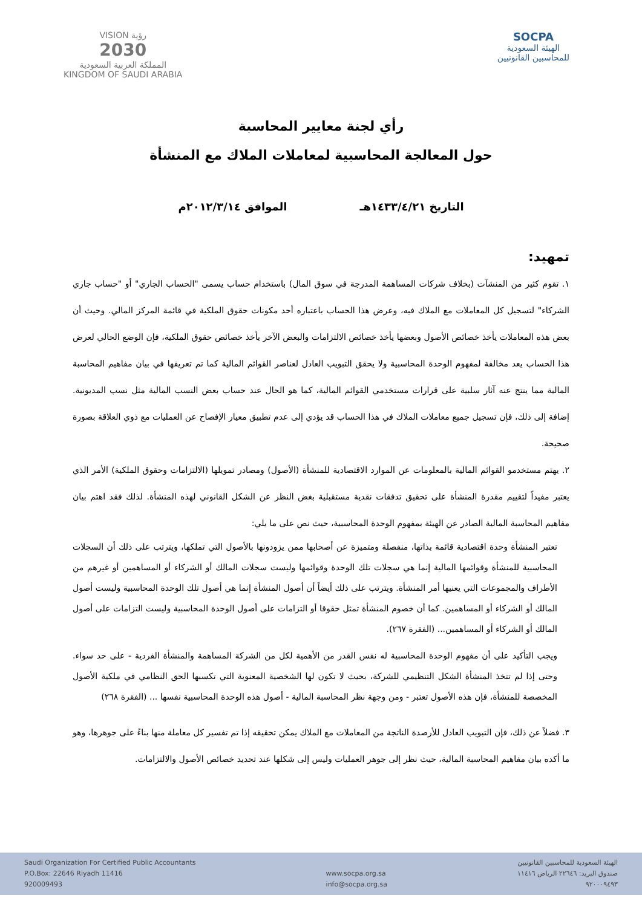VISION رؤية
2030
المملكة العربية السعودية
KINGDOM OF SAUDI ARABIA
SOCPA
الهيئة السعودية
للمحاسبين القانونيين
رأي لجنة معايير المحاسبة
حول المعالجة المحاسبية لمعاملات الملاك مع المنشأة
التاريخ ١٤٣٣/٤/٢١هـ الموافق ٢٠١٢/٣/١٤م
تمهيد:
١. تقوم كثير من المنشآت (بخلاف شركات المساهمة المدرجة في سوق المال) باستخدام حساب يسمى "الحساب الجاري" أو "حساب جاري الشركاء" لتسجيل كل المعاملات مع الملاك فيه، وعرض هذا الحساب باعتباره أحد مكونات حقوق الملكية في قائمة المركز المالي. وحيث أن بعض هذه المعاملات يأخذ خصائص الأصول وبعضها يأخذ خصائص الالتزامات والبعض الآخر يأخذ خصائص حقوق الملكية، فإن الوضع الحالي لعرض هذا الحساب يعد مخالفة لمفهوم الوحدة المحاسبية ولا يحقق التبويب العادل لعناصر القوائم المالية كما تم تعريفها في بيان مفاهيم المحاسبة المالية مما ينتج عنه آثار سلبية على قرارات مستخدمي القوائم المالية، كما هو الحال عند حساب بعض النسب المالية مثل نسب المديونية. إضافة إلى ذلك، فإن تسجيل جميع معاملات الملاك في هذا الحساب قد يؤدي إلى عدم تطبيق معيار الإفصاح عن العمليات مع ذوي العلاقة بصورة صحيحة.
٢. يهتم مستخدمو القوائم المالية بالمعلومات عن الموارد الاقتصادية للمنشأة (الأصول) ومصادر تمويلها (الالتزامات وحقوق الملكية) الأمر الذي يعتبر مفيداً لتقييم مقدرة المنشأة على تحقيق تدفقات نقدية مستقبلية بغض النظر عن الشكل القانوني لهذه المنشأة. لذلك فقد اهتم بيان مفاهيم المحاسبة المالية الصادر عن الهيئة بمفهوم الوحدة المحاسبية، حيث نص على ما يلي:
تعتبر المنشأة وحدة اقتصادية قائمة بذاتها، منفصلة ومتميزة عن أصحابها ممن يزودونها بالأصول التي تملكها، ويترتب على ذلك أن السجلات المحاسبية للمنشأة وقوائمها المالية إنما هي سجلات تلك الوحدة وقوائمها وليست سجلات المالك أو الشركاء أو المساهمين أو غيرهم من الأطراف والمجموعات التي يعنيها أمر المنشأة. ويترتب على ذلك أيضاً أن أصول المنشأة إنما هي أصول تلك الوحدة المحاسبية وليست أصول المالك أو الشركاء أو المساهمين. كما أن خصوم المنشأة تمثل حقوقا أو التزامات على أصول الوحدة المحاسبية وليست التزامات على أصول المالك أو الشركاء أو المساهمين... (الفقرة ٢٦٧).
ويجب التأكيد على أن مفهوم الوحدة المحاسبية له نفس القدر من الأهمية لكل من الشركة المساهمة والمنشأة الفردية - على حد سواء. وحتى إذا لم تتخذ المنشأة الشكل التنظيمي للشركة، بحيث لا تكون لها الشخصية المعنوية التي تكسبها الحق النظامي في ملكية الأصول المخصصة للمنشأة، فإن هذه الأصول تعتبر - ومن وجهة نظر المحاسبة المالية - أصول هذه الوحدة المحاسبية نفسها ... (الفقرة ٢٦٨)
٣. فضلاً عن ذلك، فإن التبويب العادل للأرصدة الناتجة من المعاملات مع الملاك يمكن تحقيقه إذا تم تفسير كل معاملة منها بناءً على جوهرها، وهو ما أكده بيان مفاهيم المحاسبة المالية، حيث نظر إلى جوهر العمليات وليس إلى شكلها عند تحديد خصائص الأصول والالتزامات.
Saudi Organization For Certified Public Accountants
P.O.Box: 22646 Riyadh 11416
920009493
www.socpa.org.sa
info@socpa.org.sa
الهيئة السعودية للمحاسبين القانونيين
صندوق البريد: ٢٢٦٤٦ الرياض ١١٤١٦
٩٢٠٠٠٩٤٩٣